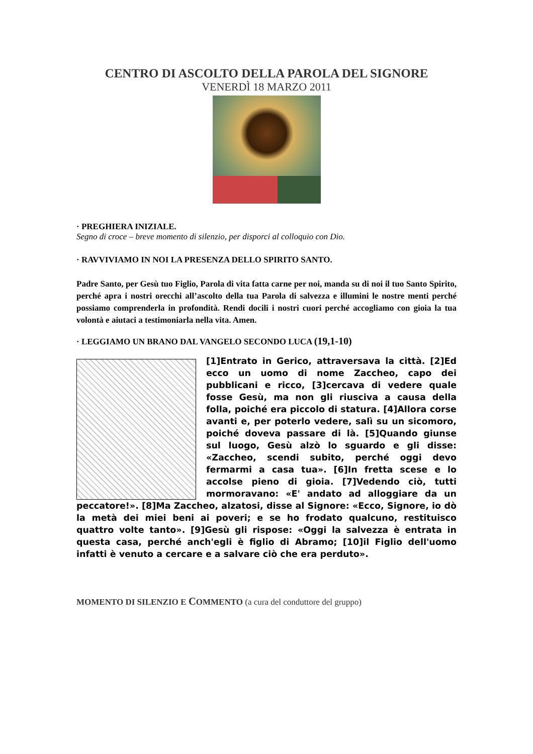CENTRO DI ASCOLTO DELLA PAROLA DEL SIGNORE
VENERDÌ 18 MARZO 2011
· PREGHIERA INIZIALE.
Segno di croce – breve momento di silenzio, per disporci al colloquio con Dio.
· RAVVIVIAMO IN NOI LA PRESENZA DELLO SPIRITO SANTO.
Padre Santo, per Gesù tuo Figlio, Parola di vita fatta carne per noi, manda su di noi il tuo Santo Spirito, perché apra i nostri orecchi all’ascolto della tua Parola di salvezza e illumini le nostre menti perché possiamo comprenderla in profondità. Rendi docili i nostri cuori perché accogliamo con gioia la tua volontà e aiutaci a testimoniarla nella vita. Amen.
· LEGGIAMO UN BRANO DAL VANGELO SECONDO LUCA (19,1-10)
[1]Entrato in Gerico, attraversava la città. [2]Ed ecco un uomo di nome Zaccheo, capo dei pubblicani e ricco, [3]cercava di vedere quale fosse Gesù, ma non gli riusciva a causa della folla, poiché era piccolo di statura. [4]Allora corse avanti e, per poterlo vedere, salì su un sicomoro, poiché doveva passare di là. [5]Quando giunse sul luogo, Gesù alzò lo sguardo e gli disse: «Zaccheo, scendi subito, perché oggi devo fermarmi a casa tua». [6]In fretta scese e lo accolse pieno di gioia. [7]Vedendo ciò, tutti mormoravano: «E' andato ad alloggiare da un peccatore!». [8]Ma Zaccheo, alzatosi, disse al Signore: «Ecco, Signore, io dò la metà dei miei beni ai poveri; e se ho frodato qualcuno, restituisco quattro volte tanto». [9]Gesù gli rispose: «Oggi la salvezza è entrata in questa casa, perché anch'egli è figlio di Abramo; [10]il Figlio dell'uomo infatti è venuto a cercare e a salvare ciò che era perduto».
MOMENTO DI SILENZIO E COMMENTO (a cura del conduttore del gruppo)